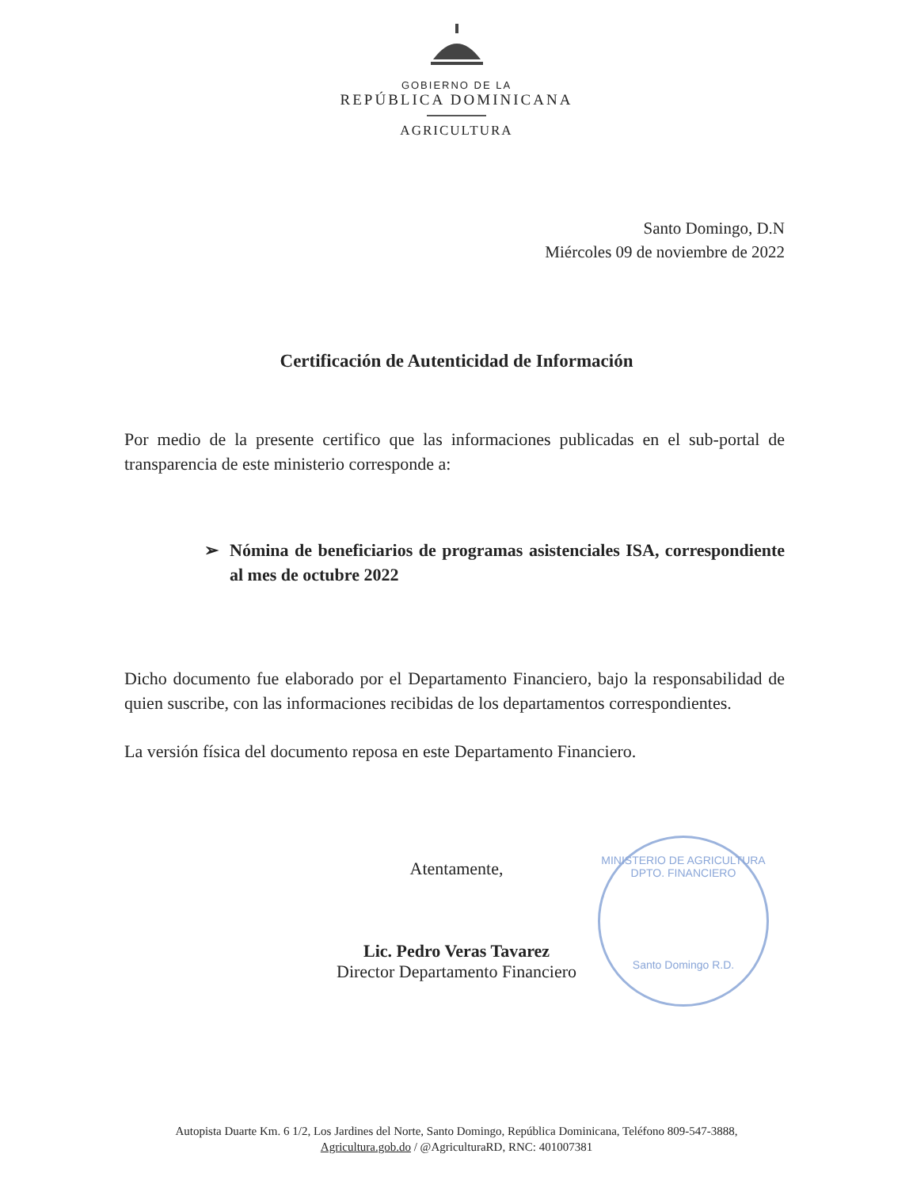GOBIERNO DE LA
REPÚBLICA DOMINICANA
AGRICULTURA
Santo Domingo, D.N
Miércoles 09 de noviembre de 2022
Certificación de Autenticidad de Información
Por medio de la presente certifico que las informaciones publicadas en el sub-portal de transparencia de este ministerio corresponde a:
➢ Nómina de beneficiarios de programas asistenciales ISA, correspondiente al mes de octubre 2022
Dicho documento fue elaborado por el Departamento Financiero, bajo la responsabilidad de quien suscribe, con las informaciones recibidas de los departamentos correspondientes.
La versión física del documento reposa en este Departamento Financiero.
Atentamente,
Lic. Pedro Veras Tavarez
Director Departamento Financiero
MINISTERIO DE AGRICULTURA
DPTO. FINANCIERO
Santo Domingo R.D.
Autopista Duarte Km. 6 1/2, Los Jardines del Norte, Santo Domingo, República Dominicana, Teléfono 809-547-3888,
Agricultura.gob.do / @AgriculturaRD, RNC: 401007381